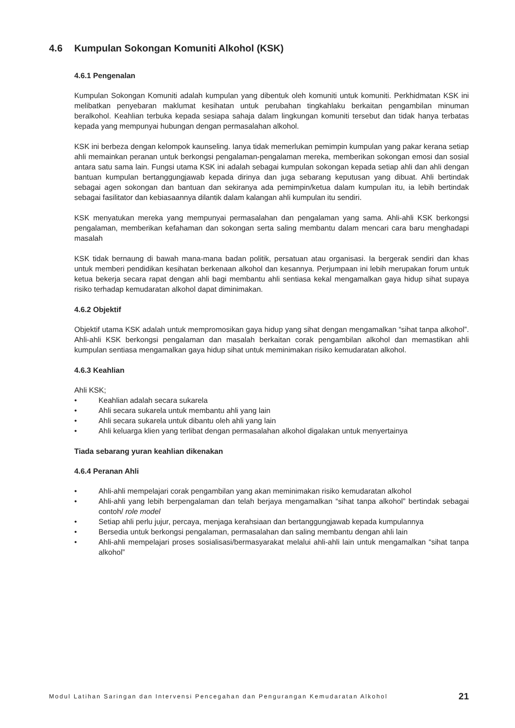4.6 Kumpulan Sokongan Komuniti Alkohol (KSK)
4.6.1 Pengenalan
Kumpulan Sokongan Komuniti adalah kumpulan yang dibentuk oleh komuniti untuk komuniti. Perkhidmatan KSK ini melibatkan penyebaran maklumat kesihatan untuk perubahan tingkahlaku berkaitan pengambilan minuman beralkohol. Keahlian terbuka kepada sesiapa sahaja dalam lingkungan komuniti tersebut dan tidak hanya terbatas kepada yang mempunyai hubungan dengan permasalahan alkohol.
KSK ini berbeza dengan kelompok kaunseling. Ianya tidak memerlukan pemimpin kumpulan yang pakar kerana setiap ahli memainkan peranan untuk berkongsi pengalaman-pengalaman mereka, memberikan sokongan emosi dan sosial antara satu sama lain. Fungsi utama KSK ini adalah sebagai kumpulan sokongan kepada setiap ahli dan ahli dengan bantuan kumpulan bertanggungjawab kepada dirinya dan juga sebarang keputusan yang dibuat. Ahli bertindak sebagai agen sokongan dan bantuan dan sekiranya ada pemimpin/ketua dalam kumpulan itu, ia lebih bertindak sebagai fasilitator dan kebiasaannya dilantik dalam kalangan ahli kumpulan itu sendiri.
KSK menyatukan mereka yang mempunyai permasalahan dan pengalaman yang sama. Ahli-ahli KSK berkongsi pengalaman, memberikan kefahaman dan sokongan serta saling membantu dalam mencari cara baru menghadapi masalah
KSK tidak bernaung di bawah mana-mana badan politik, persatuan atau organisasi. Ia bergerak sendiri dan khas untuk memberi pendidikan kesihatan berkenaan alkohol dan kesannya. Perjumpaan ini lebih merupakan forum untuk ketua bekerja secara rapat dengan ahli bagi membantu ahli sentiasa kekal mengamalkan gaya hidup sihat supaya risiko terhadap kemudaratan alkohol dapat diminimakan.
4.6.2 Objektif
Objektif utama KSK adalah untuk mempromosikan gaya hidup yang sihat dengan mengamalkan “sihat tanpa alkohol”. Ahli-ahli KSK berkongsi pengalaman dan masalah berkaitan corak pengambilan alkohol dan memastikan ahli kumpulan sentiasa mengamalkan gaya hidup sihat untuk meminimakan risiko kemudaratan alkohol.
4.6.3 Keahlian
Ahli KSK;
• Keahlian adalah secara sukarela
• Ahli secara sukarela untuk membantu ahli yang lain
• Ahli secara sukarela untuk dibantu oleh ahli yang lain
• Ahli keluarga klien yang terlibat dengan permasalahan alkohol digalakan untuk menyertainya
Tiada sebarang yuran keahlian dikenakan
4.6.4 Peranan Ahli
• Ahli-ahli mempelajari corak pengambilan yang akan meminimakan risiko kemudaratan alkohol
• Ahli-ahli yang lebih berpengalaman dan telah berjaya mengamalkan “sihat tanpa alkohol” bertindak sebagai contoh/ role model
• Setiap ahli perlu jujur, percaya, menjaga kerahsiaan dan bertanggungjawab kepada kumpulannya
• Bersedia untuk berkongsi pengalaman, permasalahan dan saling membantu dengan ahli lain
• Ahli-ahli mempelajari proses sosialisasi/bermasyarakat melalui ahli-ahli lain untuk mengamalkan “sihat tanpa alkohol”
Modul Latihan Saringan dan Intervensi Pencegahan dan Pengurangan Kemudaratan Alkohol 21